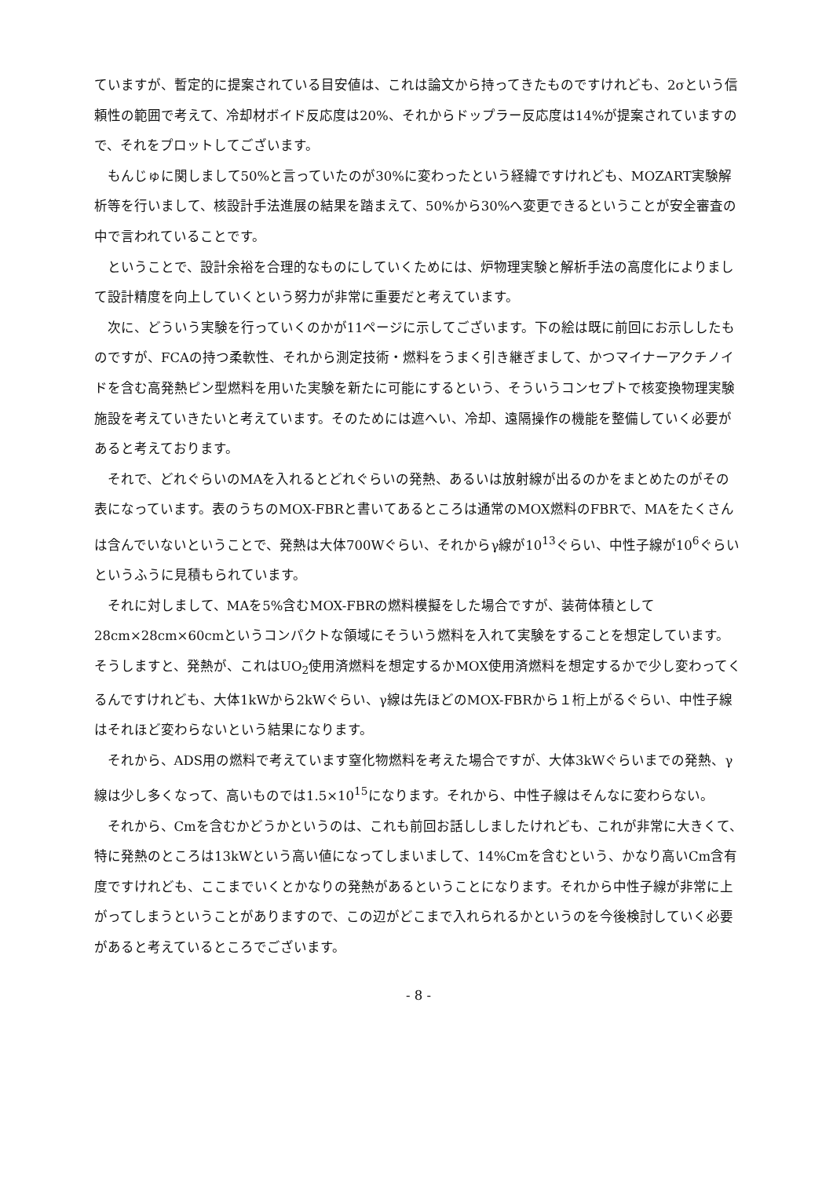ていますが、暫定的に提案されている目安値は、これは論文から持ってきたものですけれども、2σという信頼性の範囲で考えて、冷却材ボイド反応度は20%、それからドップラー反応度は14%が提案されていますので、それをプロットしてございます。
もんじゅに関しまして50%と言っていたのが30%に変わったという経緯ですけれども、MOZART実験解析等を行いまして、核設計手法進展の結果を踏まえて、50%から30%へ変更できるということが安全審査の中で言われていることです。
ということで、設計余裕を合理的なものにしていくためには、炉物理実験と解析手法の高度化によりまして設計精度を向上していくという努力が非常に重要だと考えています。
次に、どういう実験を行っていくのかが11ページに示してございます。下の絵は既に前回にお示ししたものですが、FCAの持つ柔軟性、それから測定技術・燃料をうまく引き継ぎまして、かつマイナーアクチノイドを含む高発熱ピン型燃料を用いた実験を新たに可能にするという、そういうコンセプトで核変換物理実験施設を考えていきたいと考えています。そのためには遮へい、冷却、遠隔操作の機能を整備していく必要があると考えております。
それで、どれぐらいのMAを入れるとどれぐらいの発熱、あるいは放射線が出るのかをまとめたのがその表になっています。表のうちのMOX-FBRと書いてあるところは通常のMOX燃料のFBRで、MAをたくさんは含んでいないということで、発熱は大体700Wぐらい、それからγ線が10<sup>13</sup>ぐらい、中性子線が10<sup>6</sup>ぐらいというふうに見積もられています。
それに対しまして、MAを5%含むMOX-FBRの燃料模擬をした場合ですが、装荷体積として28cm×28cm×60cmというコンパクトな領域にそういう燃料を入れて実験をすることを想定しています。そうしますと、発熱が、これはUO<sub>2</sub>使用済燃料を想定するかMOX使用済燃料を想定するかで少し変わってくるんですけれども、大体1kWから2kWぐらい、γ線は先ほどのMOX-FBRから１桁上がるぐらい、中性子線はそれほど変わらないという結果になります。
それから、ADS用の燃料で考えています窒化物燃料を考えた場合ですが、大体3kWぐらいまでの発熱、γ線は少し多くなって、高いものでは1.5×10<sup>15</sup>になります。それから、中性子線はそんなに変わらない。
それから、Cmを含むかどうかというのは、これも前回お話ししましたけれども、これが非常に大きくて、特に発熱のところは13kWという高い値になってしまいまして、14%Cmを含むという、かなり高いCm含有度ですけれども、ここまでいくとかなりの発熱があるということになります。それから中性子線が非常に上がってしまうということがありますので、この辺がどこまで入れられるかというのを今後検討していく必要があると考えているところでございます。
- 8 -